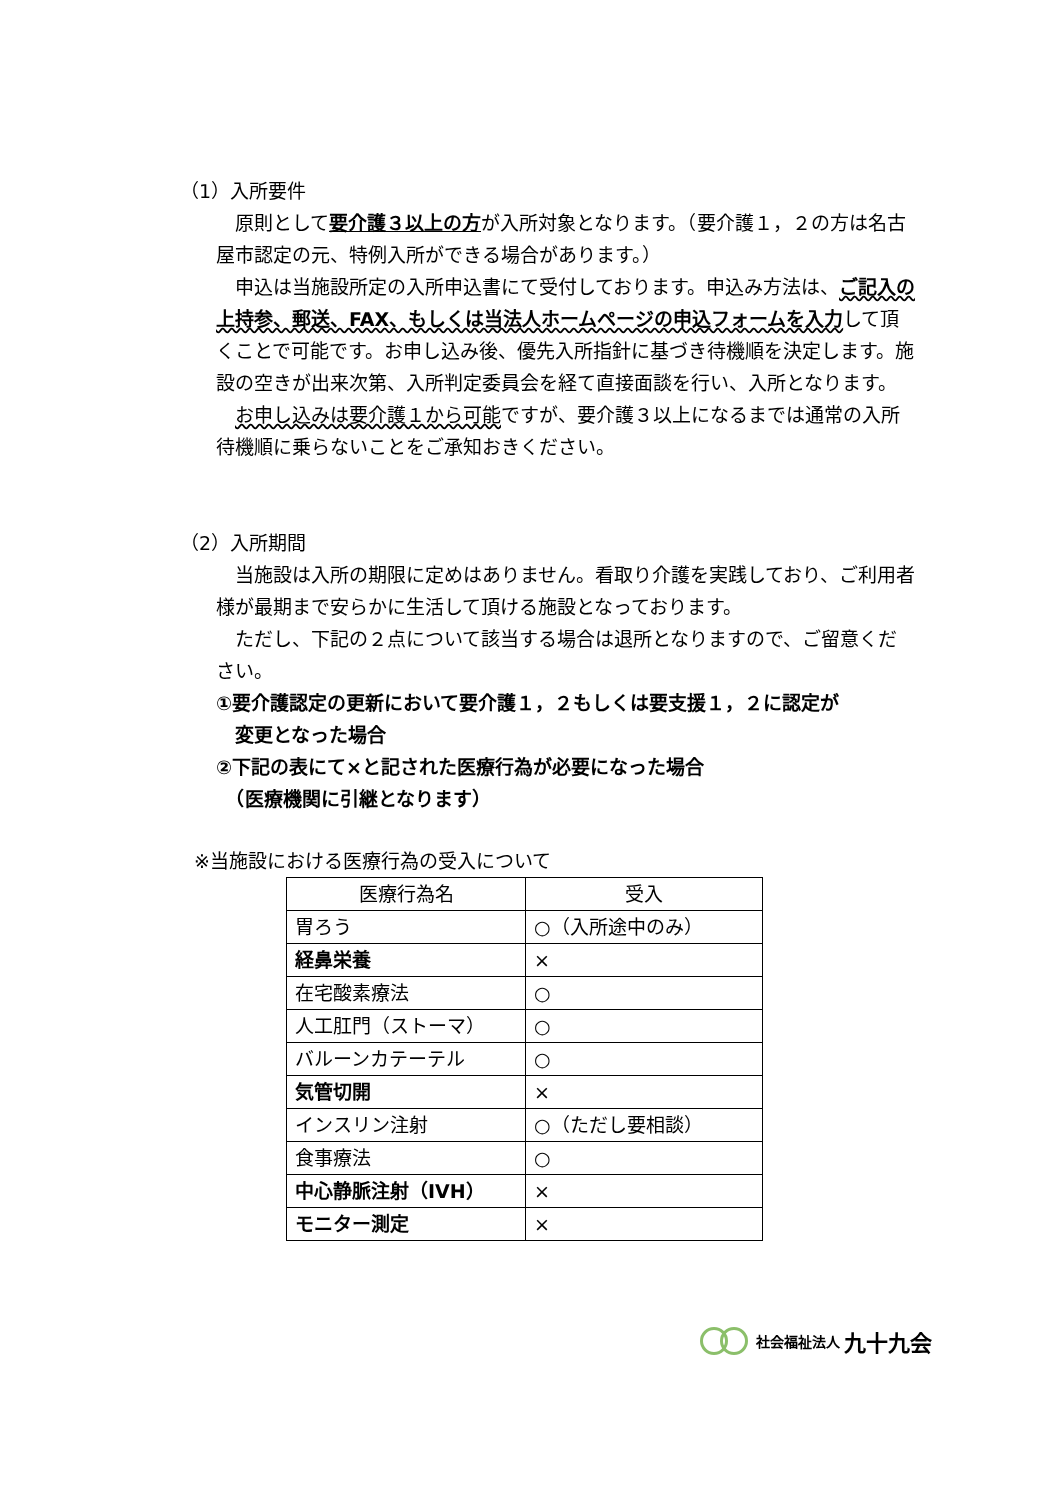（1）入所要件
　原則として要介護３以上の方が入所対象となります。（要介護１，２の方は名古屋市認定の元、特例入所ができる場合があります。）
　申込は当施設所定の入所申込書にて受付しております。申込み方法は、ご記入の上持参、郵送、FAX、もしくは当法人ホームページの申込フォームを入力して頂くことで可能です。お申し込み後、優先入所指針に基づき待機順を決定します。施設の空きが出来次第、入所判定委員会を経て直接面談を行い、入所となります。
　お申し込みは要介護１から可能ですが、要介護３以上になるまでは通常の入所待機順に乗らないことをご承知おきください。
（2）入所期間
　当施設は入所の期限に定めはありません。看取り介護を実践しており、ご利用者様が最期まで安らかに生活して頂ける施設となっております。
　ただし、下記の２点について該当する場合は退所となりますので、ご留意ください。
①要介護認定の更新において要介護１，２もしくは要支援１，２に認定が
　変更となった場合
②下記の表にて×と記された医療行為が必要になった場合
　（医療機関に引継となります）
※当施設における医療行為の受入について
| 医療行為名 | 受入 |
| --- | --- |
| 胃ろう | ○（入所途中のみ） |
| 経鼻栄養 | × |
| 在宅酸素療法 | ○ |
| 人工肛門（ストーマ） | ○ |
| バルーンカテーテル | ○ |
| 気管切開 | × |
| インスリン注射 | ○（ただし要相談） |
| 食事療法 | ○ |
| 中心静脈注射（IVH） | × |
| モニター測定 | × |
社会福祉法人 九十九会